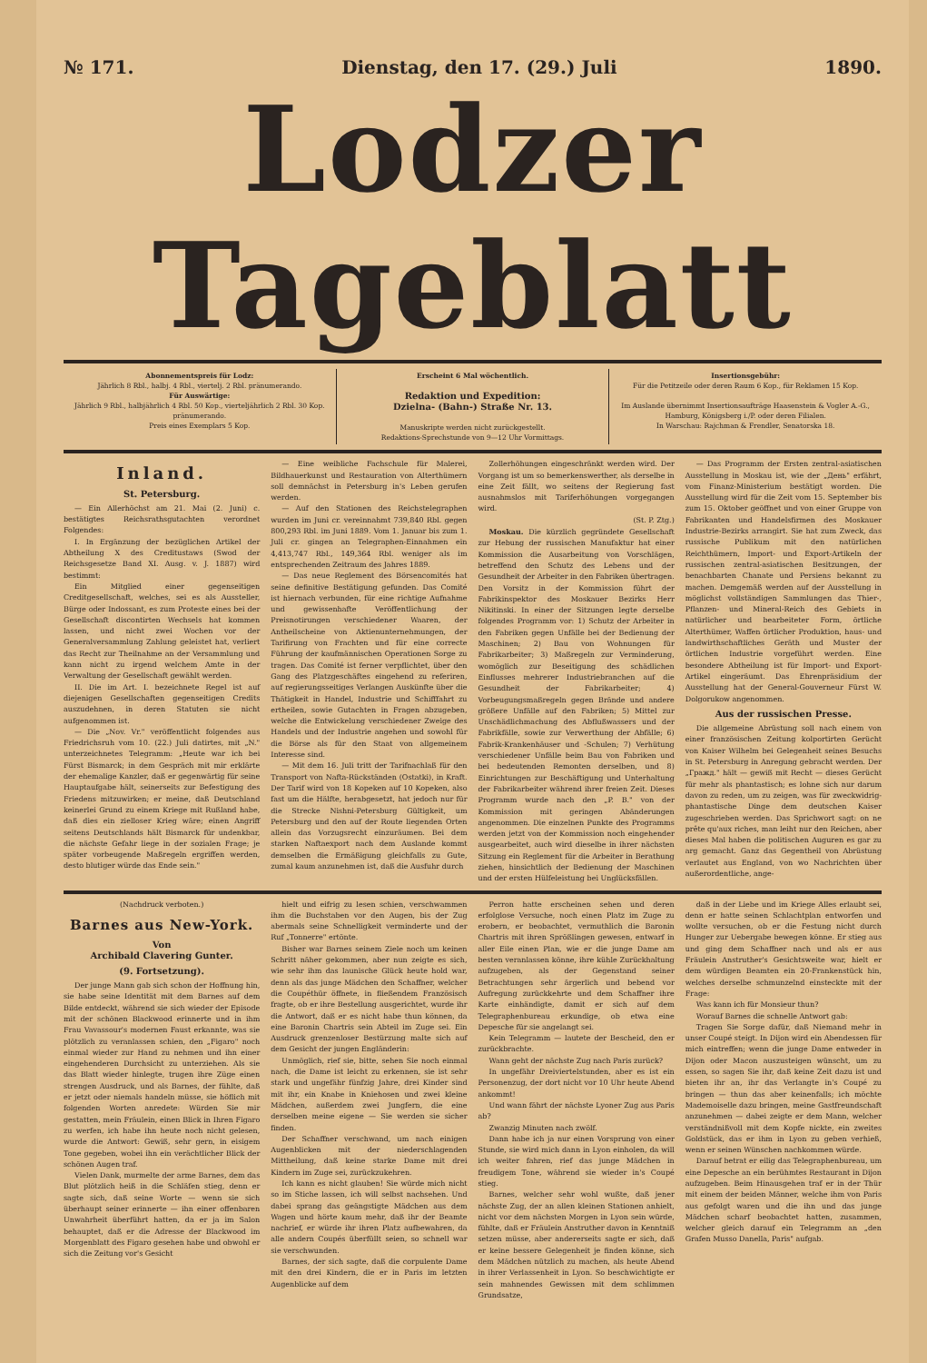№ 171. Dienstag, den 17. (29.) Juli 1890.
Lodzer Tageblatt
Abonnementspreis für Lodz:
Jährlich 8 Rbl., halbj. 4 Rbl., viertelj. 2 Rbl. pränumerando.
Für Auswärtige:
Jährlich 9 Rbl., halbjährlich 4 Rbl. 50 Kop., vierteljährlich 2 Rbl. 30 Kop. pränumerando.
Preis eines Exemplars 5 Kop.
Erscheint 6 Mal wöchentlich.
Redaktion und Expedition:
Dzielna- (Bahn-) Straße Nr. 13.
Manuskripte werden nicht zurückgestellt.
Redaktions-Sprechstunde von 9—12 Uhr Vormittags.
Insertionsgebühr:
Für die Petitzeile oder deren Raum 6 Kop., für Reklamen 15 Kop.
Im Auslande übernimmt Insertionsaufträge Haasenstein & Vogler A.-G., Hamburg, Königsberg i./P. oder deren Filialen.
In Warschau: Rajchman & Frendler, Senatorska 18.
Inland.
St. Petersburg.
— Ein Allerhöchst am 21. Mai (2. Juni) c. bestätigtes Reichsrathsgutachten verordnet Folgendes:
I. In Ergänzung der bezüglichen Artikel der Abtheilung X des Creditustaws (Swod der Reichsgesetze Band XI. Ausg. v. J. 1887) wird bestimmt:
Ein Mitglied einer gegenseitigen Creditgesellschaft, welches, sei es als Aussteller, Bürge oder Indossant, es zum Proteste eines bei der Gesellschaft discontirten Wechsels hat kommen lassen, und nicht zwei Wochen vor der Generalversammlung Zahlung geleistet hat, verliert das Recht zur Theilnahme an der Versammlung und kann nicht zu irgend welchem Amte in der Verwaltung der Gesellschaft gewählt werden.
II. Die im Art. I. bezeichnete Regel ist auf diejenigen Gesellschaften gegenseitigen Credits auszudehnen, in deren Statuten sie nicht aufgenommen ist.
— Die „Nov. Vr." veröffentlicht folgendes aus Friedrichsruh vom 10. (22.) Juli datirtes, mit „N." unterzeichnetes Telegramm: „Heute war ich bei Fürst Bismarck; in dem Gespräch mit mir erklärte der ehemalige Kanzler, daß er gegenwärtig für seine Hauptaufgabe hält, seinerseits zur Befestigung des Friedens mitzuwirken; er meine, daß Deutschland keinerlei Grund zu einem Kriege mit Rußland habe, daß dies ein zielloser Krieg wäre; einen Angriff seitens Deutschlands hält Bismarck für undenkbar, die nächste Gefahr liege in der sozialen Frage; je später vorbeugende Maßregeln ergriffen werden, desto blutiger würde das Ende sein."
— Eine weibliche Fachschule für Malerei, Bildhauerkunst und Restauration von Alterthümern soll demnächst in Petersburg in's Leben gerufen werden.
— Auf den Stationen des Reichstelegraphen wurden im Juni cr. vereinnahmt 739,840 Rbl. gegen 800,293 Rbl. im Juni 1889. Vom 1. Januar bis zum 1. Juli cr. gingen an Telegraphen-Einnahmen ein 4,413,747 Rbl., 149,364 Rbl. weniger als im entsprechenden Zeitraum des Jahres 1889.
— Das neue Reglement des Börsencomités hat seine definitive Bestätigung gefunden. Das Comité ist hiernach verbunden, für eine richtige Aufnahme und gewissenhafte Veröffentlichung der Preisnotirungen verschiedener Waaren, der Antheilscheine von Aktienunternehmungen, der Tarifirung von Frachten und für eine correcte Führung der kaufmännischen Operationen Sorge zu tragen. Das Comité ist ferner verpflichtet, über den Gang des Platzgeschäftes eingehend zu referiren, auf regierungsseitiges Verlangen Auskünfte über die Thätigkeit in Handel, Industrie und Schifffahrt zu ertheilen, sowie Gutachten in Fragen abzugeben, welche die Entwickelung verschiedener Zweige des Handels und der Industrie angehen und sowohl für die Börse als für den Staat von allgemeinem Interesse sind.
— Mit dem 16. Juli tritt der Tarifnachlaß für den Transport von Nafta-Rückständen (Ostatki), in Kraft. Der Tarif wird von 18 Kopeken auf 10 Kopeken, also fast um die Hälfte, herabgesetzt, hat jedoch nur für die Strecke Nishni-Petersburg Gültigkeit, um Petersburg und den auf der Route liegenden Orten allein das Vorzugsrecht einzuräumen. Bei dem starken Naftaexport nach dem Auslande kommt demselben die Ermäßigung gleichfalls zu Gute, zumal kaum anzunehmen ist, daß die Ausfuhr durch
Zollerhöhungen eingeschränkt werden wird. Der Vorgang ist um so bemerkenswerther, als derselbe in eine Zeit fällt, wo seitens der Regierung fast ausnahmslos mit Tariferhöhungen vorgegangen wird.
(St. P. Ztg.)
Moskau. Die kürzlich gegründete Gesellschaft zur Hebung der russischen Manufaktur hat einer Kommission die Ausarbeitung von Vorschlägen, betreffend den Schutz des Lebens und der Gesundheit der Arbeiter in den Fabriken übertragen. Den Vorsitz in der Kommission führt der Fabrikinspektor des Moskauer Bezirks Herr Nikitinski. In einer der Sitzungen legte derselbe folgendes Programm vor: 1) Schutz der Arbeiter in den Fabriken gegen Unfälle bei der Bedienung der Maschinen; 2) Bau von Wohnungen für Fabrikarbeiter; 3) Maßregeln zur Verminderung, womöglich zur Beseitigung des schädlichen Einflusses mehrerer Industriebranchen auf die Gesundheit der Fabrikarbeiter; 4) Vorbeugungsmaßregeln gegen Brände und andere größere Unfälle auf den Fabriken; 5) Mittel zur Unschädlichmachung des Abflußwassers und der Fabrikfälle, sowie zur Verwerthung der Abfälle; 6) Fabrik-Krankenhäuser und -Schulen; 7) Verhütung verschiedener Unfälle beim Bau von Fabriken und bei bedeutenden Remonten derselben, und 8) Einrichtungen zur Beschäftigung und Unterhaltung der Fabrikarbeiter während ihrer freien Zeit. Dieses Programm wurde nach den „P. B." von der Kommission mit geringen Abänderungen angenommen. Die einzelnen Punkte des Programms werden jetzt von der Kommission noch eingehender ausgearbeitet, auch wird dieselbe in ihrer nächsten Sitzung ein Reglement für die Arbeiter in Berathung ziehen, hinsichtlich der Bedienung der Maschinen und der ersten Hülfeleistung bei Unglücksfällen.
— Das Programm der Ersten zentral-asiatischen Ausstellung in Moskau ist, wie der „День" erfährt, vom Finanz-Ministerium bestätigt worden. Die Ausstellung wird für die Zeit vom 15. September bis zum 15. Oktober geöffnet und von einer Gruppe von Fabrikanten und Handelsfirmen des Moskauer Industrie-Bezirks arrangirt. Sie hat zum Zweck, das russische Publikum mit den natürlichen Reichthümern, Import- und Export-Artikeln der russischen zentral-asiatischen Besitzungen, der benachbarten Chanate und Persiens bekannt zu machen. Demgemäß werden auf der Ausstellung in möglichst vollständigen Sammlungen das Thier-, Pflanzen- und Mineral-Reich des Gebiets in natürlicher und bearbeiteter Form, örtliche Alterthümer, Waffen örtlicher Produktion, haus- und landwirthschaftliches Geräth und Muster der örtlichen Industrie vorgeführt werden. Eine besondere Abtheilung ist für Import- und Export-Artikel eingeräumt. Das Ehrenpräsidium der Ausstellung hat der General-Gouverneur Fürst W. Dolgorukow angenommen.
Aus der russischen Presse.
Die allgemeine Abrüstung soll nach einem von einer französischen Zeitung kolportirten Gerücht von Kaiser Wilhelm bei Gelegenheit seines Besuchs in St. Petersburg in Anregung gebracht werden. Der „Гражд." hält — gewiß mit Recht — dieses Gerücht für mehr als phantastisch; es lohne sich nur darum davon zu reden, um zu zeigen, was für zweckwidrig-phantastische Dinge dem deutschen Kaiser zugeschrieben werden. Das Sprichwort sagt: on ne prête qu'aux riches, man leiht nur den Reichen, aber dieses Mal haben die politischen Auguren es gar zu arg gemacht. Ganz das Gegentheil von Abrüstung verlautet aus England, von wo Nachrichten über außerordentliche, ange-
(Nachdruck verboten.)
Barnes aus New-York.
Von
Archibald Clavering Gunter.
(9. Fortsetzung).
Der junge Mann gab sich schon der Hoffnung hin, sie habe seine Identität mit dem Barnes auf dem Bilde entdeckt, während sie sich wieder der Episode mit der schönen Blackwood erinnerte und in ihm Frau Vavassour's modernen Faust erkannte, was sie plötzlich zu veranlassen schien, den „Figaro" noch einmal wieder zur Hand zu nehmen und ihn einer eingehenderen Durchsicht zu unterziehen. Als sie das Blatt wieder hinlegte, trugen ihre Züge einen strengen Ausdruck, und als Barnes, der fühlte, daß er jetzt oder niemals handeln müsse, sie höflich mit folgenden Worten anredete: Würden Sie mir gestatten, mein Fräulein, einen Blick in Ihren Figaro zu werfen, ich habe ihn heute noch nicht gelesen, wurde die Antwort: Gewiß, sehr gern, in eisigem Tone gegeben, wobei ihn ein verächtlicher Blick der schönen Augen traf.
Vielen Dank, murmelte der arme Barnes, dem das Blut plötzlich heiß in die Schläfen stieg, denn er sagte sich, daß seine Worte — wenn sie sich überhaupt seiner erinnerte — ihn einer offenbaren Unwahrheit überführt hatten, da er ja im Salon behauptet, daß er die Adresse der Blackwood im Morgenblatt des Figaro gesehen habe und obwohl er sich die Zeitung vor's Gesicht
hielt und eifrig zu lesen schien, verschwammen ihm die Buchstaben vor den Augen, bis der Zug abermals seine Schnelligkeit verminderte und der Ruf „Tonnerre" ertönte.
Bisher war Barnes seinem Ziele noch um keinen Schritt näher gekommen, aber nun zeigte es sich, wie sehr ihm das launische Glück heute hold war, denn als das junge Mädchen den Schaffner, welcher die Coupéthür öffnete, in fließendem Französisch fragte, ob er ihre Bestellung ausgerichtet, wurde ihr die Antwort, daß er es nicht habe thun können, da eine Baronin Chartris sein Abteil im Zuge sei. Ein Ausdruck grenzenloser Bestürzung malte sich auf dem Gesicht der jungen Engländerin:
Unmöglich, rief sie, bitte, sehen Sie noch einmal nach, die Dame ist leicht zu erkennen, sie ist sehr stark und ungefähr fünfzig Jahre, drei Kinder sind mit ihr, ein Knabe in Kniehosen und zwei kleine Mädchen, außerdem zwei Jungfern, die eine derselben meine eigene — Sie werden sie sicher finden.
Der Schaffner verschwand, um nach einigen Augenblicken mit der niederschlagenden Mittheilung, daß keine starke Dame mit drei Kindern im Zuge sei, zurückzukehren.
Ich kann es nicht glauben! Sie würde mich nicht so im Stiche lassen, ich will selbst nachsehen. Und dabei sprang das geängstigte Mädchen aus dem Wagen und hörte kaum mehr, daß ihr der Beamte nachrief, er würde ihr ihren Platz aufbewahren, da alle andern Coupés überfüllt seien, so schnell war sie verschwunden.
Barnes, der sich sagte, daß die corpulente Dame mit den drei Kindern, die er in Paris im letzten Augenblicke auf dem
Perron hatte erscheinen sehen und deren erfolglose Versuche, noch einen Platz im Zuge zu erobern, er beobachtet, vermuthlich die Baronin Chartris mit ihren Sprößlingen gewesen, entwarf in aller Eile einen Plan, wie er die junge Dame am besten veranlassen könne, ihre kühle Zurückhaltung aufzugeben, als der Gegenstand seiner Betrachtungen sehr ärgerlich und bebend vor Aufregung zurückkehrte und dem Schaffner ihre Karte einhändigte, damit er sich auf dem Telegraphenbureau erkundige, ob etwa eine Depesche für sie angelangt sei.
Kein Telegramm — lautete der Bescheid, den er zurückbrachte.
Wann geht der nächste Zug nach Paris zurück?
In ungefähr Dreiviertelstunden, aber es ist ein Personenzug, der dort nicht vor 10 Uhr heute Abend ankommt!
Und wann fährt der nächste Lyoner Zug aus Paris ab?
Zwanzig Minuten nach zwölf.
Dann habe ich ja nur einen Vorsprung von einer Stunde, sie wird mich dann in Lyon einholen, da will ich weiter fahren, rief das junge Mädchen in freudigem Tone, während sie wieder in's Coupé stieg.
Barnes, welcher sehr wohl wußte, daß jener nächste Zug, der an allen kleinen Stationen anhielt, nicht vor dem nächsten Morgen in Lyon sein würde, fühlte, daß er Fräulein Anstruther davon in Kenntniß setzen müsse, aber andererseits sagte er sich, daß er keine bessere Gelegenheit je finden könne, sich dem Mädchen nützlich zu machen, als heute Abend in ihrer Verlassenheit in Lyon. So beschwichtigte er sein mahnendes Gewissen mit dem schlimmen Grundsatze,
daß in der Liebe und im Kriege Alles erlaubt sei, denn er hatte seinen Schlachtplan entworfen und wollte versuchen, ob er die Festung nicht durch Hunger zur Uebergabe bewegen könne. Er stieg aus und ging dem Schaffner nach und als er aus Fräulein Anstruther's Gesichtsweite war, hielt er dem würdigen Beamten ein 20-Frankenstück hin, welches derselbe schmunzelnd einsteckte mit der Frage:
Was kann ich für Monsieur thun?
Worauf Barnes die schnelle Antwort gab:
Tragen Sie Sorge dafür, daß Niemand mehr in unser Coupé steigt. In Dijon wird ein Abendessen für mich eintreffen; wenn die junge Dame entweder in Dijon oder Macon auszusteigen wünscht, um zu essen, so sagen Sie ihr, daß keine Zeit dazu ist und bieten ihr an, ihr das Verlangte in's Coupé zu bringen — thun das aber keinenfalls; ich möchte Mademoiselle dazu bringen, meine Gastfreundschaft anzunehmen — dabei zeigte er dem Mann, welcher verständnißvoll mit dem Kopfe nickte, ein zweites Goldstück, das er ihm in Lyon zu geben verhieß, wenn er seinen Wünschen nachkommen würde.
Darauf betrat er eilig das Telegraphenbureau, um eine Depesche an ein berühmtes Restaurant in Dijon aufzugeben. Beim Hinausgehen traf er in der Thür mit einem der beiden Männer, welche ihm von Paris aus gefolgt waren und die ihn und das junge Mädchen scharf beobachtet hatten, zusammen, welcher gleich darauf ein Telegramm an „den Grafen Musso Danella, Paris" aufgab.